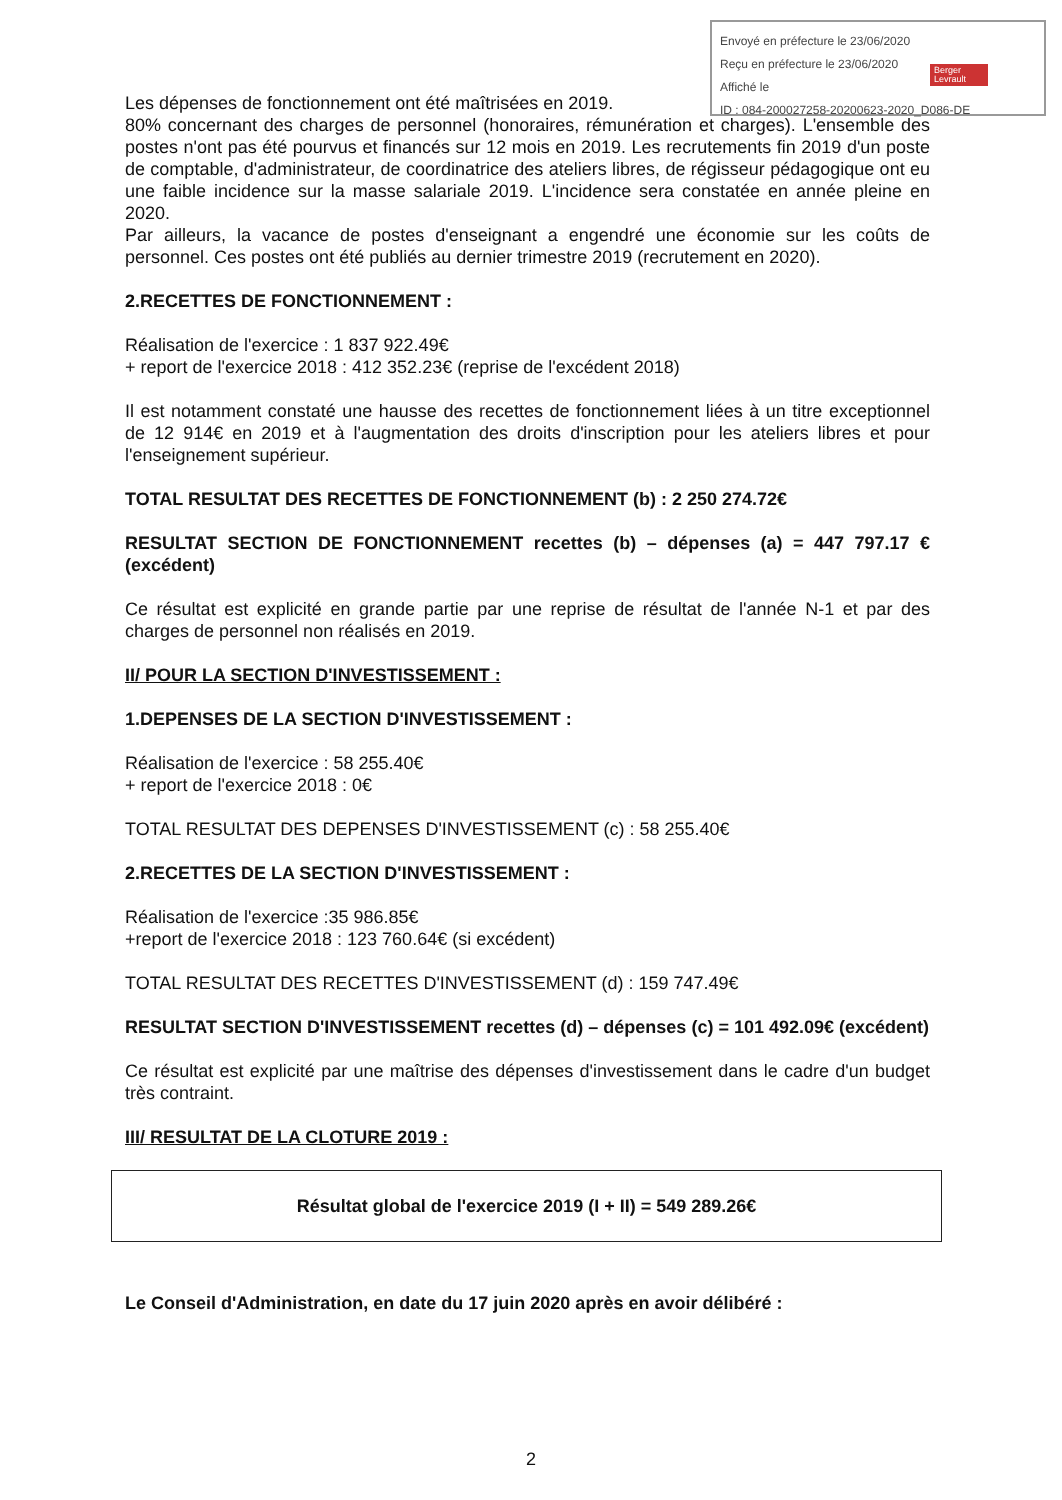Envoyé en préfecture le 23/06/2020
Reçu en préfecture le 23/06/2020
Affiché le
ID : 084-200027258-20200623-2020_D086-DE
Berger Levrault
Les dépenses de fonctionnement ont été maîtrisées en 2019.
80% concernant des charges de personnel (honoraires, rémunération et charges). L'ensemble des postes n'ont pas été pourvus et financés sur 12 mois en 2019. Les recrutements fin 2019 d'un poste de comptable, d'administrateur, de coordinatrice des ateliers libres, de régisseur pédagogique ont eu une faible incidence sur la masse salariale 2019. L'incidence sera constatée en année pleine en 2020.
Par ailleurs, la vacance de postes d'enseignant a engendré une économie sur les coûts de personnel. Ces postes ont été publiés au dernier trimestre 2019 (recrutement en 2020).
2.RECETTES DE FONCTIONNEMENT :
Réalisation de l'exercice : 1 837 922.49€
+ report de l'exercice 2018 : 412 352.23€ (reprise de l'excédent 2018)
Il est notamment constaté une hausse des recettes de fonctionnement liées à un titre exceptionnel de 12 914€ en 2019 et à l'augmentation des droits d'inscription pour les ateliers libres et pour l'enseignement supérieur.
TOTAL RESULTAT DES RECETTES DE FONCTIONNEMENT (b) : 2 250 274.72€
RESULTAT SECTION DE FONCTIONNEMENT recettes (b) – dépenses (a) = 447 797.17 € (excédent)
Ce résultat est explicité en grande partie par une reprise de résultat de l'année N-1 et par des charges de personnel non réalisés en 2019.
II/ POUR LA SECTION D'INVESTISSEMENT :
1.DEPENSES DE LA SECTION D'INVESTISSEMENT :
Réalisation de l'exercice : 58 255.40€
+ report de l'exercice 2018 : 0€
TOTAL RESULTAT DES DEPENSES D'INVESTISSEMENT (c) : 58 255.40€
2.RECETTES DE LA SECTION D'INVESTISSEMENT :
Réalisation de l'exercice :35 986.85€
+report de l'exercice 2018 : 123 760.64€ (si excédent)
TOTAL RESULTAT DES RECETTES D'INVESTISSEMENT (d) : 159 747.49€
RESULTAT SECTION D'INVESTISSEMENT recettes (d) – dépenses (c) = 101 492.09€ (excédent)
Ce résultat est explicité par une maîtrise des dépenses d'investissement dans le cadre d'un budget très contraint.
III/ RESULTAT DE LA CLOTURE 2019 :
Résultat global de l'exercice 2019 (I + II) = 549 289.26€
Le Conseil d'Administration, en date du 17 juin 2020 après en avoir délibéré :
2